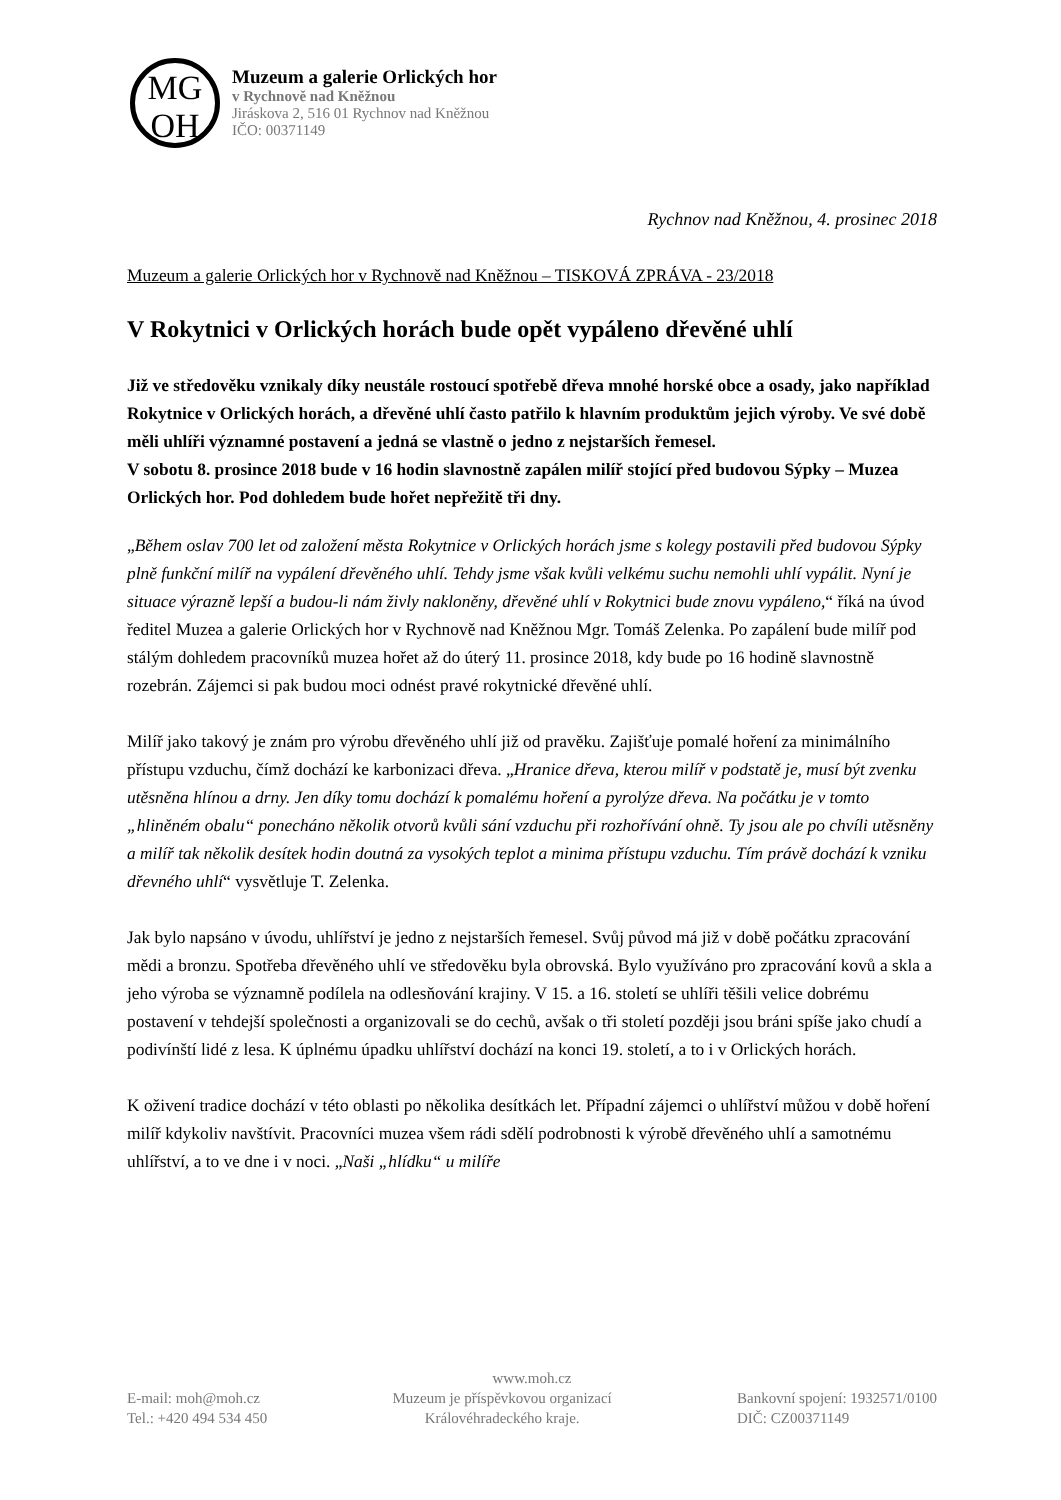MG
OH
Muzeum a galerie Orlických hor
v Rychnově nad Kněžnou
Jiráskova 2, 516 01 Rychnov nad Kněžnou
IČO: 00371149
Rychnov nad Kněžnou, 4. prosinec 2018
Muzeum a galerie Orlických hor v Rychnově nad Kněžnou – TISKOVÁ ZPRÁVA - 23/2018
V Rokytnici v Orlických horách bude opět vypáleno dřevěné uhlí
Již ve středověku vznikaly díky neustále rostoucí spotřebě dřeva mnohé horské obce a osady, jako například Rokytnice v Orlických horách, a dřevěné uhlí často patřilo k hlavním produktům jejich výroby. Ve své době měli uhlíři významné postavení a jedná se vlastně o jedno z nejstarších řemesel.
V sobotu 8. prosince 2018 bude v 16 hodin slavnostně zapálen milíř stojící před budovou Sýpky – Muzea Orlických hor. Pod dohledem bude hořet nepřežitě tři dny.
„Během oslav 700 let od založení města Rokytnice v Orlických horách jsme s kolegy postavili před budovou Sýpky plně funkční milíř na vypálení dřevěného uhlí. Tehdy jsme však kvůli velkému suchu nemohli uhlí vypálit. Nyní je situace výrazně lepší a budou-li nám živly nakloněny, dřevěné uhlí v Rokytnici bude znovu vypáleno,“ říká na úvod ředitel Muzea a galerie Orlických hor v Rychnově nad Kněžnou Mgr. Tomáš Zelenka. Po zapálení bude milíř pod stálým dohledem pracovníků muzea hořet až do úterý 11. prosince 2018, kdy bude po 16 hodině slavnostně rozebrán. Zájemci si pak budou moci odnést pravé rokytnické dřevěné uhlí.
Milíř jako takový je znám pro výrobu dřevěného uhlí již od pravěku. Zajišťuje pomalé hoření za minimálního přístupu vzduchu, čímž dochází ke karbonizaci dřeva. „Hranice dřeva, kterou milíř v podstatě je, musí být zvenku utěsněna hlínou a drny. Jen díky tomu dochází k pomalému hoření a pyrolýze dřeva. Na počátku je v tomto „hliněném obalu“ ponecháno několik otvorů kvůli sání vzduchu při rozhořívání ohně. Ty jsou ale po chvíli utěsněny a milíř tak několik desítek hodin doutná za vysokých teplot a minima přístupu vzduchu. Tím právě dochází k vzniku dřevného uhlí“ vysvětluje T. Zelenka.
Jak bylo napsáno v úvodu, uhlířství je jedno z nejstarších řemesel. Svůj původ má již v době počátku zpracování mědi a bronzu. Spotřeba dřevěného uhlí ve středověku byla obrovská. Bylo využíváno pro zpracování kovů a skla a jeho výroba se významně podílela na odlesňování krajiny. V 15. a 16. století se uhlíři těšili velice dobrému postavení v tehdejší společnosti a organizovali se do cechů, avšak o tři století později jsou bráni spíše jako chudí a podivínští lidé z lesa. K úplnému úpadku uhlířství dochází na konci 19. století, a to i v Orlických horách.
K oživení tradice dochází v této oblasti po několika desítkách let. Případní zájemci o uhlířství můžou v době hoření milíř kdykoliv navštívit. Pracovníci muzea všem rádi sdělí podrobnosti k výrobě dřevěného uhlí a samotnému uhlířství, a to ve dne i v noci. „Naši „hlídku“ u milíře
www.moh.cz
E-mail: moh@moh.cz
Tel.: +420 494 534 450
Muzeum je příspěvkovou organizací
Královéhradeckého kraje.
Bankovní spojení: 1932571/0100
DIČ: CZ00371149